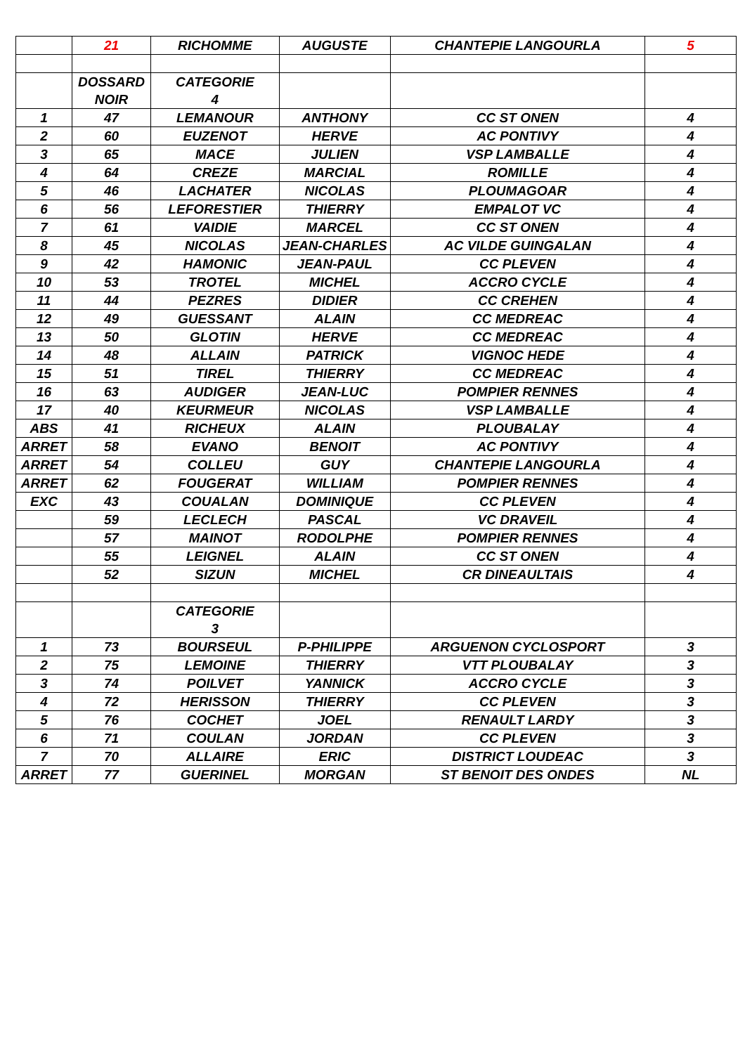| | 21 | RICHOMME | AUGUSTE | CHANTEPIE LANGOURLA | 5 |
| | DOSSARD NOIR | CATEGORIE 4 | | | |
| 1 | 47 | LEMANOUR | ANTHONY | CC ST ONEN | 4 |
| 2 | 60 | EUZENOT | HERVE | AC PONTIVY | 4 |
| 3 | 65 | MACE | JULIEN | VSP LAMBALLE | 4 |
| 4 | 64 | CREZE | MARCIAL | ROMILLE | 4 |
| 5 | 46 | LACHATER | NICOLAS | PLOUMAGOAR | 4 |
| 6 | 56 | LEFORESTIER | THIERRY | EMPALOT VC | 4 |
| 7 | 61 | VAIDIE | MARCEL | CC ST ONEN | 4 |
| 8 | 45 | NICOLAS | JEAN-CHARLES | AC VILDE GUINGALAN | 4 |
| 9 | 42 | HAMONIC | JEAN-PAUL | CC PLEVEN | 4 |
| 10 | 53 | TROTEL | MICHEL | ACCRO CYCLE | 4 |
| 11 | 44 | PEZRES | DIDIER | CC CREHEN | 4 |
| 12 | 49 | GUESSANT | ALAIN | CC MEDREAC | 4 |
| 13 | 50 | GLOTIN | HERVE | CC MEDREAC | 4 |
| 14 | 48 | ALLAIN | PATRICK | VIGNOC HEDE | 4 |
| 15 | 51 | TIREL | THIERRY | CC MEDREAC | 4 |
| 16 | 63 | AUDIGER | JEAN-LUC | POMPIER RENNES | 4 |
| 17 | 40 | KEURMEUR | NICOLAS | VSP LAMBALLE | 4 |
| ABS | 41 | RICHEUX | ALAIN | PLOUBALAY | 4 |
| ARRET | 58 | EVANO | BENOIT | AC PONTIVY | 4 |
| ARRET | 54 | COLLEU | GUY | CHANTEPIE LANGOURLA | 4 |
| ARRET | 62 | FOUGERAT | WILLIAM | POMPIER RENNES | 4 |
| EXC | 43 | COUALAN | DOMINIQUE | CC PLEVEN | 4 |
| | 59 | LECLECH | PASCAL | VC DRAVEIL | 4 |
| | 57 | MAINOT | RODOLPHE | POMPIER RENNES | 4 |
| | 55 | LEIGNEL | ALAIN | CC ST ONEN | 4 |
| | 52 | SIZUN | MICHEL | CR DINEAULTAIS | 4 |
| | | CATEGORIE 3 | | | |
| 1 | 73 | BOURSEUL | P-PHILIPPE | ARGUENON CYCLOSPORT | 3 |
| 2 | 75 | LEMOINE | THIERRY | VTT PLOUBALAY | 3 |
| 3 | 74 | POILVET | YANNICK | ACCRO CYCLE | 3 |
| 4 | 72 | HERISSON | THIERRY | CC PLEVEN | 3 |
| 5 | 76 | COCHET | JOEL | RENAULT LARDY | 3 |
| 6 | 71 | COULAN | JORDAN | CC PLEVEN | 3 |
| 7 | 70 | ALLAIRE | ERIC | DISTRICT LOUDEAC | 3 |
| ARRET | 77 | GUERINEL | MORGAN | ST BENOIT DES ONDES | NL |